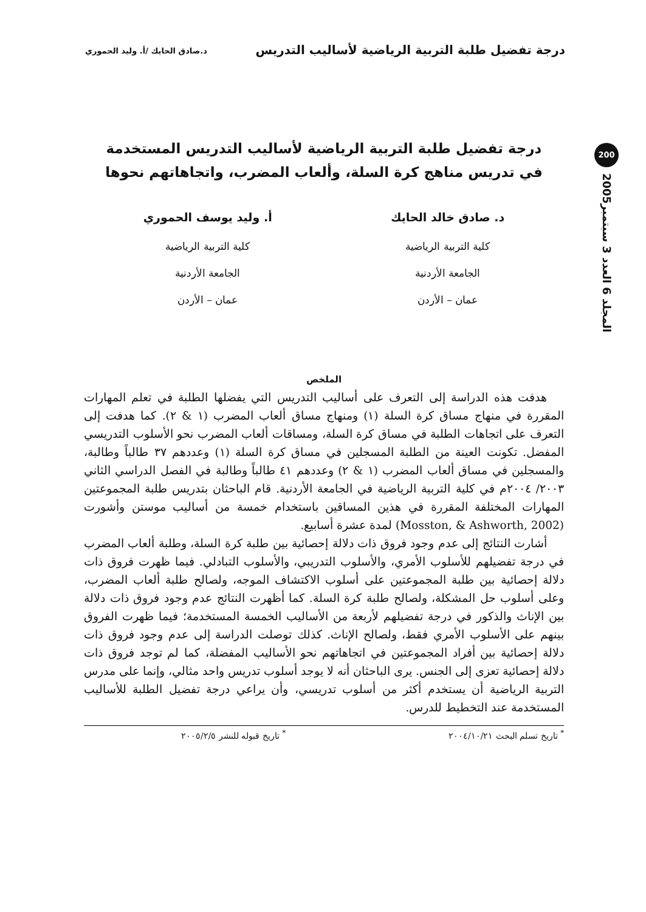درجة تفضيل طلبة التربية الرياضية لأساليب التدريس د.صادق الحايك /أ. وليد الحموري
200
المجلد 6 العدد 3 سبتمبر2005
درجة تفضيل طلبة التربية الرياضية لأساليب التدريس المستخدمة
في تدريس مناهج كرة السلة، وألعاب المضرب، واتجاهاتهم نحوها
د. صادق خالد الحايك
كلية التربية الرياضية
الجامعة الأردنية
عمان – الأردن
أ. وليد يوسف الحموري
كلية التربية الرياضية
الجامعة الأردنية
عمان – الأردن
الملخص
هدفت هذه الدراسة إلى التعرف على أساليب التدريس التي يفضلها الطلبة في تعلم المهارات المقررة في منهاج مساق كرة السلة (١) ومنهاج مساق ألعاب المضرب (١ & ٢). كما هدفت إلى التعرف على اتجاهات الطلبة في مساق كرة السلة، ومساقات ألعاب المضرب نحو الأسلوب التدريسي المفضل. تكونت العينة من الطلبة المسجلين في مساق كرة السلة (١) وعددهم ٣٧ طالباً وطالبة، والمسجلين في مساق ألعاب المضرب (١ & ٢) وعددهم ٤١ طالباً وطالبة في الفصل الدراسي الثاني ٢٠٠٣/ ٢٠٠٤م في كلية التربية الرياضية في الجامعة الأردنية. قام الباحثان بتدريس طلبة المجموعتين المهارات المختلفة المقررة في هذين المساقين باستخدام خمسة من أساليب موستن وأشورت (Mosston, & Ashworth, 2002) لمدة عشرة أسابيع.
أشارت النتائج إلى عدم وجود فروق ذات دلالة إحصائية بين طلبة كرة السلة، وطلبة ألعاب المضرب في درجة تفضيلهم للأسلوب الأمري، والأسلوب التدريبي، والأسلوب التبادلي. فيما ظهرت فروق ذات دلالة إحصائية بين طلبة المجموعتين على أسلوب الاكتشاف الموجه، ولصالح طلبة ألعاب المضرب، وعلى أسلوب حل المشكلة، ولصالح طلبة كرة السلة. كما أظهرت النتائج عدم وجود فروق ذات دلالة بين الإناث والذكور في درجة تفضيلهم لأربعة من الأساليب الخمسة المستخدمة؛ فيما ظهرت الفروق بينهم على الأسلوب الأمري فقط، ولصالح الإناث. كذلك توصلت الدراسة إلى عدم وجود فروق ذات دلالة إحصائية بين أفراد المجموعتين في اتجاهاتهم نحو الأساليب المفضلة، كما لم توجد فروق ذات دلالة إحصائية تعزى إلى الجنس. يرى الباحثان أنه لا يوجد أسلوب تدريس واحد مثالي، وإنما على مدرس التربية الرياضية أن يستخدم أكثر من أسلوب تدريسي، وأن يراعي درجة تفضيل الطلبة للأساليب المستخدمة عند التخطيط للدرس.
<sup>*</sup> تاريخ تسلم البحث ٢٠٠٤/١٠/٢١<sup>*</sup> تاريخ قبوله للنشر ٢٠٠٥/٢/٥